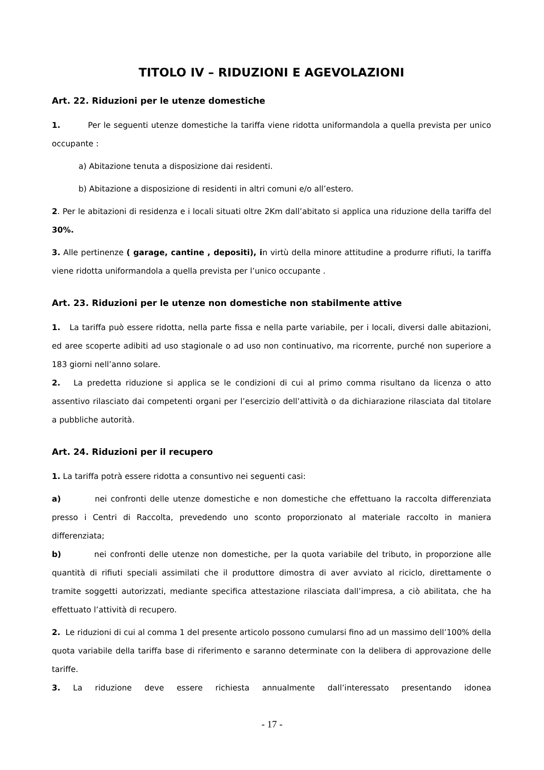TITOLO IV – RIDUZIONI E AGEVOLAZIONI
Art. 22. Riduzioni per le utenze domestiche
1. Per le seguenti utenze domestiche la tariffa viene ridotta uniformandola a quella prevista per unico occupante :
a) Abitazione tenuta a disposizione dai residenti.
b) Abitazione a disposizione di residenti in altri comuni e/o all’estero.
2. Per le abitazioni di residenza e i locali situati oltre 2Km dall’abitato si applica una riduzione della tariffa del 30%.
3. Alle pertinenze ( garage, cantine , depositi), in virtù della minore attitudine a produrre rifiuti, la tariffa viene ridotta uniformandola a quella prevista per l’unico occupante .
Art. 23. Riduzioni per le utenze non domestiche non stabilmente attive
1. La tariffa può essere ridotta, nella parte fissa e nella parte variabile, per i locali, diversi dalle abitazioni, ed aree scoperte adibiti ad uso stagionale o ad uso non continuativo, ma ricorrente, purché non superiore a 183 giorni nell’anno solare.
2. La predetta riduzione si applica se le condizioni di cui al primo comma risultano da licenza o atto assentivo rilasciato dai competenti organi per l’esercizio dell’attività o da dichiarazione rilasciata dal titolare a pubbliche autorità.
Art. 24. Riduzioni per il recupero
1. La tariffa potrà essere ridotta a consuntivo nei seguenti casi:
a) nei confronti delle utenze domestiche e non domestiche che effettuano la raccolta differenziata presso i Centri di Raccolta, prevedendo uno sconto proporzionato al materiale raccolto in maniera differenziata;
b) nei confronti delle utenze non domestiche, per la quota variabile del tributo, in proporzione alle quantità di rifiuti speciali assimilati che il produttore dimostra di aver avviato al riciclo, direttamente o tramite soggetti autorizzati, mediante specifica attestazione rilasciata dall’impresa, a ciò abilitata, che ha effettuato l’attività di recupero.
2. Le riduzioni di cui al comma 1 del presente articolo possono cumularsi fino ad un massimo dell’100% della quota variabile della tariffa base di riferimento e saranno determinate con la delibera di approvazione delle tariffe.
3. La riduzione deve essere richiesta annualmente dall’interessato presentando idonea
- 17 -